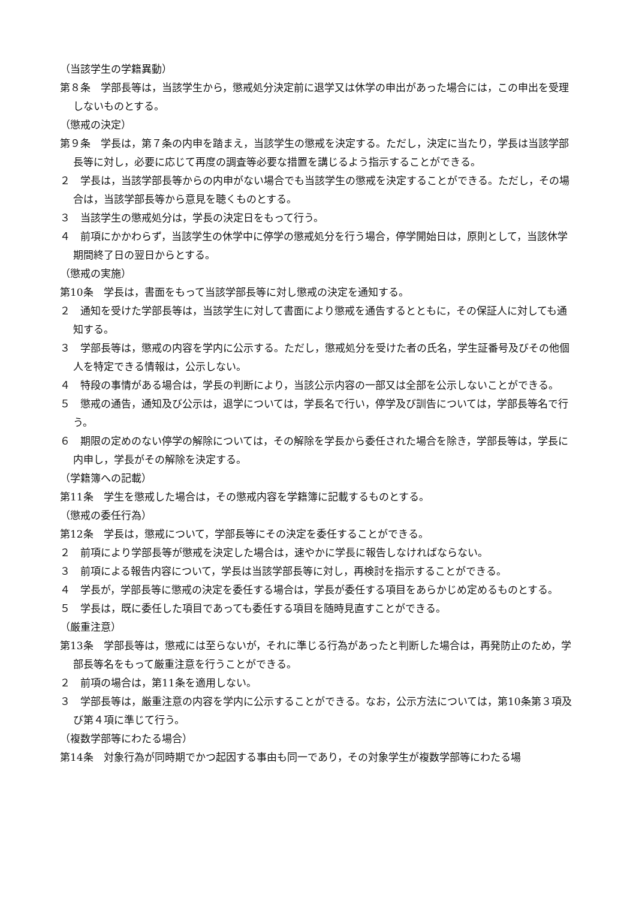（当該学生の学籍異動）
第８条　学部長等は，当該学生から，懲戒処分決定前に退学又は休学の申出があった場合には，この申出を受理しないものとする。
（懲戒の決定）
第９条　学長は，第７条の内申を踏まえ，当該学生の懲戒を決定する。ただし，決定に当たり，学長は当該学部長等に対し，必要に応じて再度の調査等必要な措置を講じるよう指示することができる。
２　学長は，当該学部長等からの内申がない場合でも当該学生の懲戒を決定することができる。ただし，その場合は，当該学部長等から意見を聴くものとする。
３　当該学生の懲戒処分は，学長の決定日をもって行う。
４　前項にかかわらず，当該学生の休学中に停学の懲戒処分を行う場合，停学開始日は，原則として，当該休学期間終了日の翌日からとする。
（懲戒の実施）
第10条　学長は，書面をもって当該学部長等に対し懲戒の決定を通知する。
２　通知を受けた学部長等は，当該学生に対して書面により懲戒を通告するとともに，その保証人に対しても通知する。
３　学部長等は，懲戒の内容を学内に公示する。ただし，懲戒処分を受けた者の氏名，学生証番号及びその他個人を特定できる情報は，公示しない。
４　特段の事情がある場合は，学長の判断により，当該公示内容の一部又は全部を公示しないことができる。
５　懲戒の通告，通知及び公示は，退学については，学長名で行い，停学及び訓告については，学部長等名で行う。
６　期限の定めのない停学の解除については，その解除を学長から委任された場合を除き，学部長等は，学長に内申し，学長がその解除を決定する。
（学籍簿への記載）
第11条　学生を懲戒した場合は，その懲戒内容を学籍簿に記載するものとする。
（懲戒の委任行為）
第12条　学長は，懲戒について，学部長等にその決定を委任することができる。
２　前項により学部長等が懲戒を決定した場合は，速やかに学長に報告しなければならない。
３　前項による報告内容について，学長は当該学部長等に対し，再検討を指示することができる。
４　学長が，学部長等に懲戒の決定を委任する場合は，学長が委任する項目をあらかじめ定めるものとする。
５　学長は，既に委任した項目であっても委任する項目を随時見直すことができる。
（厳重注意）
第13条　学部長等は，懲戒には至らないが，それに準じる行為があったと判断した場合は，再発防止のため，学部長等名をもって厳重注意を行うことができる。
２　前項の場合は，第11条を適用しない。
３　学部長等は，厳重注意の内容を学内に公示することができる。なお，公示方法については，第10条第３項及び第４項に準じて行う。
（複数学部等にわたる場合）
第14条　対象行為が同時期でかつ起因する事由も同一であり，その対象学生が複数学部等にわたる場